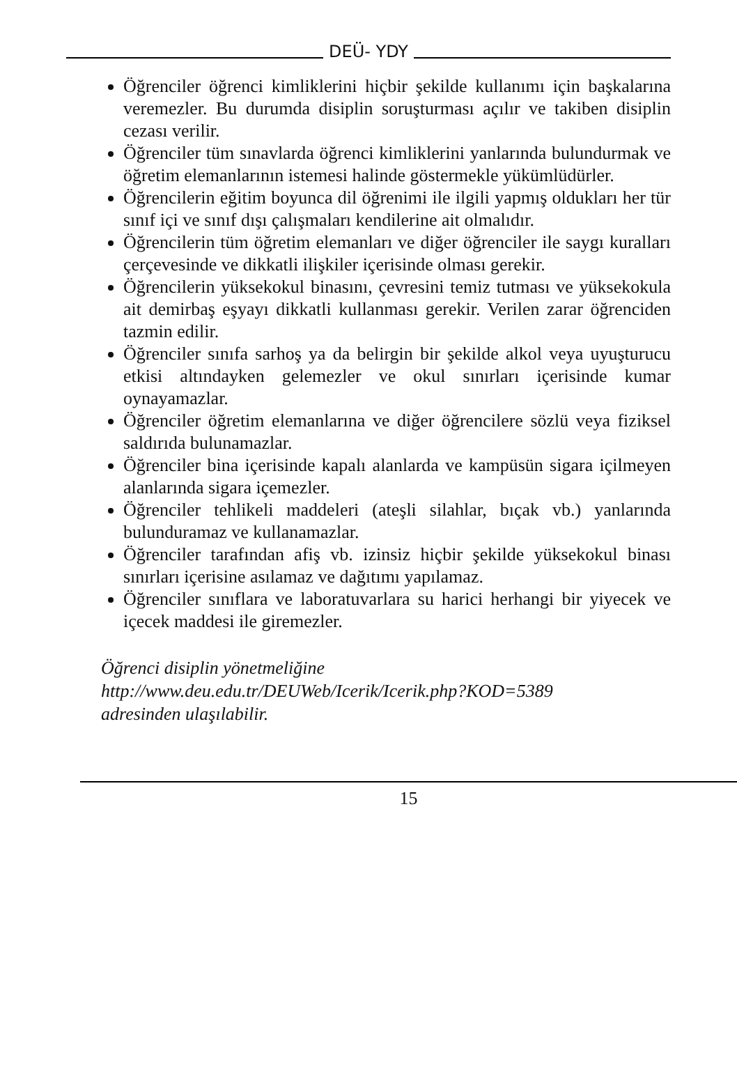DEÜ- YDY
Öğrenciler öğrenci kimliklerini hiçbir şekilde kullanımı için başkalarına veremezler. Bu durumda disiplin soruşturması açılır ve takiben disiplin cezası verilir.
Öğrenciler tüm sınavlarda öğrenci kimliklerini yanlarında bulundurmak ve öğretim elemanlarının istemesi halinde göstermekle yükümlüdürler.
Öğrencilerin eğitim boyunca dil öğrenimi ile ilgili yapmış oldukları her tür sınıf içi ve sınıf dışı çalışmaları kendilerine ait olmalıdır.
Öğrencilerin tüm öğretim elemanları ve diğer öğrenciler ile saygı kuralları çerçevesinde ve dikkatli ilişkiler içerisinde olması gerekir.
Öğrencilerin yüksekokul binasını, çevresini temiz tutması ve yüksekokula ait demirbaş eşyayı dikkatli kullanması gerekir. Verilen zarar öğrenciden tazmin edilir.
Öğrenciler sınıfa sarhoş ya da belirgin bir şekilde alkol veya uyuşturucu etkisi altındayken gelemezler ve okul sınırları içerisinde kumar oynayamazlar.
Öğrenciler öğretim elemanlarına ve diğer öğrencilere sözlü veya fiziksel saldırıda bulunamazlar.
Öğrenciler bina içerisinde kapalı alanlarda ve kampüsün sigara içilmeyen alanlarında sigara içemezler.
Öğrenciler tehlikeli maddeleri (ateşli silahlar, bıçak vb.) yanlarında bulunduramaz ve kullanamazlar.
Öğrenciler tarafından afiş vb. izinsiz hiçbir şekilde yüksekokul binası sınırları içerisine asılamaz ve dağıtımı yapılamaz.
Öğrenciler sınıflara ve laboratuvarlara su harici herhangi bir yiyecek ve içecek maddesi ile giremezler.
Öğrenci disiplin yönetmeliğine
http://www.deu.edu.tr/DEUWeb/Icerik/Icerik.php?KOD=5389
adresinden ulaşılabilir.
15